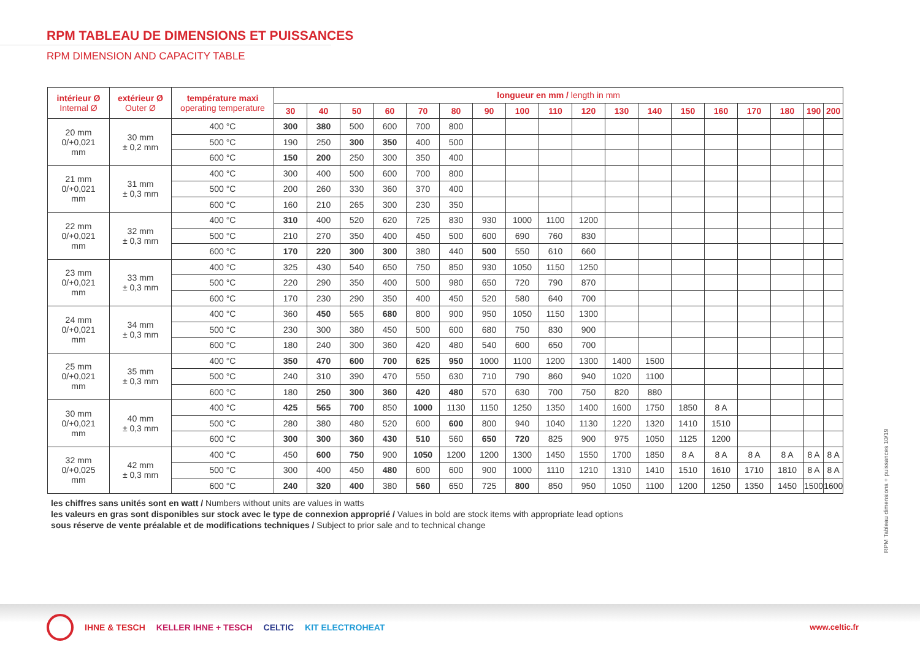RPM TABLEAU DE DIMENSIONS ET PUISSANCES
RPM DIMENSION AND CAPACITY TABLE
| intérieur Ø Internal Ø | extérieur Ø Outer Ø | température maxi operating temperature | longueur en mm / length in mm | | | | | | | | | | | | | | | | | |
| --- | --- | --- | --- | --- | --- | --- | --- | --- | --- | --- | --- | --- | --- | --- | --- | --- | --- | --- | --- | --- |
| | | | 30 | 40 | 50 | 60 | 70 | 80 | 90 | 100 | 110 | 120 | 130 | 140 | 150 | 160 | 170 | 180 | 190 | 200 |
| 20 mm 0/+0,021 mm | 30 mm ± 0,2 mm | 400 °C | 300 | 380 | 500 | 600 | 700 | 800 | | | | | | | | | | | | |
| | | 500 °C | 190 | 250 | 300 | 350 | 400 | 500 | | | | | | | | | | | | |
| | | 600 °C | 150 | 200 | 250 | 300 | 350 | 400 | | | | | | | | | | | | |
| 21 mm 0/+0,021 mm | 31 mm ± 0,3 mm | 400 °C | 300 | 400 | 500 | 600 | 700 | 800 | | | | | | | | | | | | |
| | | 500 °C | 200 | 260 | 330 | 360 | 370 | 400 | | | | | | | | | | | | |
| | | 600 °C | 160 | 210 | 265 | 300 | 230 | 350 | | | | | | | | | | | | |
| 22 mm 0/+0,021 mm | 32 mm ± 0,3 mm | 400 °C | 310 | 400 | 520 | 620 | 725 | 830 | 930 | 1000 | 1100 | 1200 | | | | | | | | |
| | | 500 °C | 210 | 270 | 350 | 400 | 450 | 500 | 600 | 690 | 760 | 830 | | | | | | | | |
| | | 600 °C | 170 | 220 | 300 | 300 | 380 | 440 | 500 | 550 | 610 | 660 | | | | | | | | |
| 23 mm 0/+0,021 mm | 33 mm ± 0,3 mm | 400 °C | 325 | 430 | 540 | 650 | 750 | 850 | 930 | 1050 | 1150 | 1250 | | | | | | | | |
| | | 500 °C | 220 | 290 | 350 | 400 | 500 | 980 | 650 | 720 | 790 | 870 | | | | | | | | |
| | | 600 °C | 170 | 230 | 290 | 350 | 400 | 450 | 520 | 580 | 640 | 700 | | | | | | | | |
| 24 mm 0/+0,021 mm | 34 mm ± 0,3 mm | 400 °C | 360 | 450 | 565 | 680 | 800 | 900 | 950 | 1050 | 1150 | 1300 | | | | | | | | |
| | | 500 °C | 230 | 300 | 380 | 450 | 500 | 600 | 680 | 750 | 830 | 900 | | | | | | | | |
| | | 600 °C | 180 | 240 | 300 | 360 | 420 | 480 | 540 | 600 | 650 | 700 | | | | | | | | |
| 25 mm 0/+0,021 mm | 35 mm ± 0,3 mm | 400 °C | 350 | 470 | 600 | 700 | 625 | 950 | 1000 | 1100 | 1200 | 1300 | 1400 | 1500 | | | | | | |
| | | 500 °C | 240 | 310 | 390 | 470 | 550 | 630 | 710 | 790 | 860 | 940 | 1020 | 1100 | | | | | | |
| | | 600 °C | 180 | 250 | 300 | 360 | 420 | 480 | 570 | 630 | 700 | 750 | 820 | 880 | | | | | | |
| 30 mm 0/+0,021 mm | 40 mm ± 0,3 mm | 400 °C | 425 | 565 | 700 | 850 | 1000 | 1130 | 1150 | 1250 | 1350 | 1400 | 1600 | 1750 | 1850 | 8 A | | | | |
| | | 500 °C | 280 | 380 | 480 | 520 | 600 | 600 | 800 | 940 | 1040 | 1130 | 1220 | 1320 | 1410 | 1510 | | | | |
| | | 600 °C | 300 | 300 | 360 | 430 | 510 | 560 | 650 | 720 | 825 | 900 | 975 | 1050 | 1125 | 1200 | | | | |
| 32 mm 0/+0,025 mm | 42 mm ± 0,3 mm | 400 °C | 450 | 600 | 750 | 900 | 1050 | 1200 | 1200 | 1300 | 1450 | 1550 | 1700 | 1850 | 8 A | 8 A | 8 A | 8 A | 8 A | 8 A |
| | | 500 °C | 300 | 400 | 450 | 480 | 600 | 600 | 900 | 1000 | 1110 | 1210 | 1310 | 1410 | 1510 | 1610 | 1710 | 1810 | 8 A | 8 A |
| | | 600 °C | 240 | 320 | 400 | 380 | 560 | 650 | 725 | 800 | 850 | 950 | 1050 | 1100 | 1200 | 1250 | 1350 | 1450 | 1500 | 1600 |
les chiffres sans unités sont en watt / Numbers without units are values in watts
les valeurs en gras sont disponibles sur stock avec le type de connexion approprié / Values in bold are stock items with appropriate lead options
sous réserve de vente préalable et de modifications techniques / Subject to prior sale and to technical change
RPM Tableau dimensions + puissances 10/19
IHNE & TESCH KELLER IHNE + TESCH CELTIC KIT ELECTROHEAT www.celtic.fr